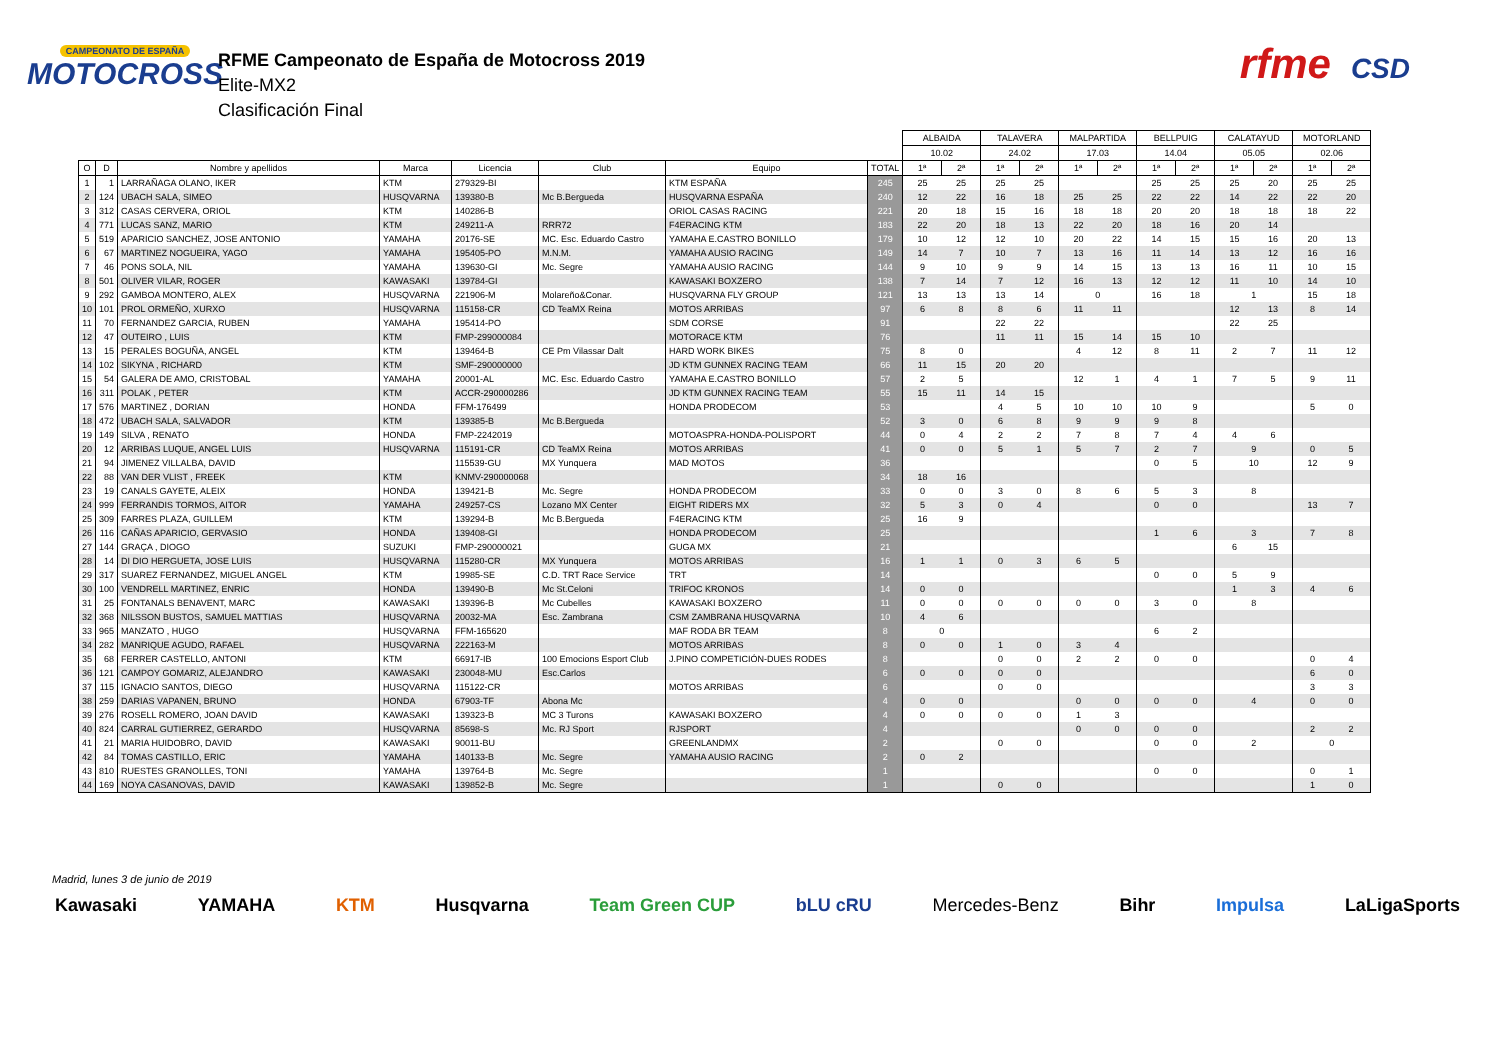CAMPEONATO DE ESPAÑA
MOTOCROSS
RFME Campeonato de España de Motocross 2019
Elite-MX2
Clasificación Final
rfme CSD
| | | | | | | | | ALBAIDA | | TALAVERA | | MALPARTIDA | | BELLPUIG | | CALATAYUD | | MOTORLAND | |
| --- | --- | --- | --- | --- | --- | --- | --- | --- | --- | --- | --- | --- | --- | --- | --- | --- | --- | --- | --- |
| | | | | | | | | 10.02 | | 24.02 | | 17.03 | | 14.04 | | 05.05 | | 02.06 | |
| O | D | Nombre y apellidos | Marca | Licencia | Club | Equipo | TOTAL | 1ª | 2ª | 1ª | 2ª | 1ª | 2ª | 1ª | 2ª | 1ª | 2ª | 1ª | 2ª |
| 1 | 1 | LARRAÑAGA OLANO, IKER | KTM | 279329-BI | | KTM ESPAÑA | 245 | 25 | 25 | 25 | 25 | | | 25 | 25 | 25 | 20 | 25 | 25 |
| 2 | 124 | UBACH SALA, SIMEO | HUSQVARNA | 139380-B | Mc B.Bergueda | HUSQVARNA ESPAÑA | 240 | 12 | 22 | 16 | 18 | 25 | 25 | 22 | 22 | 14 | 22 | 22 | 20 |
| 3 | 312 | CASAS CERVERA, ORIOL | KTM | 140286-B | | ORIOL CASAS RACING | 221 | 20 | 18 | 15 | 16 | 18 | 18 | 20 | 20 | 18 | 18 | 18 | 22 |
| 4 | 771 | LUCAS SANZ, MARIO | KTM | 249211-A | RRR72 | F4ERACING KTM | 183 | 22 | 20 | 18 | 13 | 22 | 20 | 18 | 16 | 20 | 14 | | |
| 5 | 519 | APARICIO SANCHEZ, JOSE ANTONIO | YAMAHA | 20176-SE | MC. Esc. Eduardo Castro | YAMAHA E.CASTRO BONILLO | 179 | 10 | 12 | 12 | 10 | 20 | 22 | 14 | 15 | 15 | 16 | 20 | 13 |
| 6 | 67 | MARTINEZ NOGUEIRA, YAGO | YAMAHA | 195405-PO | M.N.M. | YAMAHA AUSIO RACING | 149 | 14 | 7 | 10 | 7 | 13 | 16 | 11 | 14 | 13 | 12 | 16 | 16 |
| 7 | 46 | PONS SOLA, NIL | YAMAHA | 139630-GI | Mc. Segre | YAMAHA AUSIO RACING | 144 | 9 | 10 | 9 | 9 | 14 | 15 | 13 | 13 | 16 | 11 | 10 | 15 |
| 8 | 501 | OLIVER VILAR, ROGER | KAWASAKI | 139784-GI | | KAWASAKI BOXZERO | 138 | 7 | 14 | 7 | 12 | 16 | 13 | 12 | 12 | 11 | 10 | 14 | 10 |
| 9 | 292 | GAMBOA MONTERO, ALEX | HUSQVARNA | 221906-M | Molareño&Conar. | HUSQVARNA FLY GROUP | 121 | 13 | 13 | 13 | 14 | 0 | | 16 | 18 | 1 | | 15 | 18 |
| 10 | 101 | PROL ORMEÑO, XURXO | HUSQVARNA | 115158-CR | CD TeaMX Reina | MOTOS ARRIBAS | 97 | 6 | 8 | 8 | 6 | 11 | 11 | | | 12 | 13 | 8 | 14 |
| 11 | 70 | FERNANDEZ GARCIA, RUBEN | YAMAHA | 195414-PO | | SDM CORSE | 91 | | | 22 | 22 | | | | | 22 | 25 | | |
| 12 | 47 | OUTEIRO , LUIS | KTM | FMP-299000084 | | MOTORACE KTM | 76 | | | 11 | 11 | 15 | 14 | 15 | 10 | | | | |
| 13 | 15 | PERALES BOGUÑA, ANGEL | KTM | 139464-B | CE Pm Vilassar Dalt | HARD WORK BIKES | 75 | 8 | 0 | | | 4 | 12 | 8 | 11 | 2 | 7 | 11 | 12 |
| 14 | 102 | SIKYNA , RICHARD | KTM | SMF-290000000 | | JD KTM GUNNEX RACING TEAM | 66 | 11 | 15 | 20 | 20 | | | | | | | | |
| 15 | 54 | GALERA DE AMO, CRISTOBAL | YAMAHA | 20001-AL | MC. Esc. Eduardo Castro | YAMAHA E.CASTRO BONILLO | 57 | 2 | 5 | | | 12 | 1 | 4 | 1 | 7 | 5 | 9 | 11 |
| 16 | 311 | POLAK , PETER | KTM | ACCR-290000286 | | JD KTM GUNNEX RACING TEAM | 55 | 15 | 11 | 14 | 15 | | | | | | | | |
| 17 | 576 | MARTINEZ , DORIAN | HONDA | FFM-176499 | | HONDA PRODECOM | 53 | | | 4 | 5 | 10 | 10 | 10 | 9 | | | 5 | 0 |
| 18 | 472 | UBACH SALA, SALVADOR | KTM | 139385-B | Mc B.Bergueda | | 52 | 3 | 0 | 6 | 8 | 9 | 9 | 9 | 8 | | | | |
| 19 | 149 | SILVA , RENATO | HONDA | FMP-2242019 | | MOTOASPRA-HONDA-POLISPORT | 44 | 0 | 4 | 2 | 2 | 7 | 8 | 7 | 4 | 4 | 6 | | |
| 20 | 12 | ARRIBAS LUQUE, ANGEL LUIS | HUSQVARNA | 115191-CR | CD TeaMX Reina | MOTOS ARRIBAS | 41 | 0 | 0 | 5 | 1 | 5 | 7 | 2 | 7 | 9 | | 0 | 5 |
| 21 | 94 | JIMENEZ VILLALBA, DAVID | | 115539-GU | MX Yunquera | MAD MOTOS | 36 | | | | | | | 0 | 5 | 10 | | 12 | 9 |
| 22 | 88 | VAN DER VLIST , FREEK | KTM | KNMV-290000068 | | | 34 | 18 | 16 | | | | | | | | | | |
| 23 | 19 | CANALS GAYETE, ALEIX | HONDA | 139421-B | Mc. Segre | HONDA PRODECOM | 33 | 0 | 0 | 3 | 0 | 8 | 6 | 5 | 3 | 8 | | | |
| 24 | 999 | FERRANDIS TORMOS, AITOR | YAMAHA | 249257-CS | Lozano MX Center | EIGHT RIDERS MX | 32 | 5 | 3 | 0 | 4 | | | 0 | 0 | | | 13 | 7 |
| 25 | 309 | FARRES PLAZA, GUILLEM | KTM | 139294-B | Mc B.Bergueda | F4ERACING KTM | 25 | 16 | 9 | | | | | | | | | | |
| 26 | 116 | CAÑAS APARICIO, GERVASIO | HONDA | 139408-GI | | HONDA PRODECOM | 25 | | | | | | | 1 | 6 | 3 | | 7 | 8 |
| 27 | 144 | GRAÇA , DIOGO | SUZUKI | FMP-290000021 | | GUGA MX | 21 | | | | | | | | | 6 | 15 | | |
| 28 | 14 | DI DIO HERGUETA, JOSE LUIS | HUSQVARNA | 115280-CR | MX Yunquera | MOTOS ARRIBAS | 16 | 1 | 1 | 0 | 3 | 6 | 5 | | | | | | |
| 29 | 317 | SUAREZ FERNANDEZ, MIGUEL ANGEL | KTM | 19985-SE | C.D. TRT Race Service | TRT | 14 | | | | | | | 0 | 0 | 5 | 9 | | |
| 30 | 100 | VENDRELL MARTINEZ, ENRIC | HONDA | 139490-B | Mc St.Celoni | TRIFOC KRONOS | 14 | 0 | 0 | | | | | | | 1 | 3 | 4 | 6 |
| 31 | 25 | FONTANALS BENAVENT, MARC | KAWASAKI | 139396-B | Mc Cubelles | KAWASAKI BOXZERO | 11 | 0 | 0 | 0 | 0 | 0 | 0 | 3 | 0 | 8 | | | |
| 32 | 368 | NILSSON BUSTOS, SAMUEL MATTIAS | HUSQVARNA | 20032-MA | Esc. Zambrana | CSM ZAMBRANA HUSQVARNA | 10 | 4 | 6 | | | | | | | | | | |
| 33 | 965 | MANZATO , HUGO | HUSQVARNA | FFM-165620 | | MAF RODA BR TEAM | 8 | 0 | | | | | | 6 | 2 | | | | |
| 34 | 282 | MANRIQUE AGUDO, RAFAEL | HUSQVARNA | 222163-M | | MOTOS ARRIBAS | 8 | 0 | 0 | 1 | 0 | 3 | 4 | | | | | | |
| 35 | 68 | FERRER CASTELLO, ANTONI | KTM | 66917-IB | 100 Emocions Esport Club | J.PINO COMPETICIÓN-DUES RODES | 8 | | | 0 | 0 | 2 | 2 | 0 | 0 | | | 0 | 4 |
| 36 | 121 | CAMPOY GOMARIZ, ALEJANDRO | KAWASAKI | 230048-MU | Esc.Carlos | | 6 | 0 | 0 | 0 | 0 | | | | | | | 6 | 0 |
| 37 | 115 | IGNACIO SANTOS, DIEGO | HUSQVARNA | 115122-CR | | MOTOS ARRIBAS | 6 | | | 0 | 0 | | | | | | | 3 | 3 |
| 38 | 259 | DARIAS VAPANEN, BRUNO | HONDA | 67903-TF | Abona Mc | | 4 | 0 | 0 | | | 0 | 0 | 0 | 0 | 4 | | 0 | 0 |
| 39 | 276 | ROSELL ROMERO, JOAN DAVID | KAWASAKI | 139323-B | MC 3 Turons | KAWASAKI BOXZERO | 4 | 0 | 0 | 0 | 0 | 1 | 3 | | | | | | |
| 40 | 824 | CARRAL GUTIERREZ, GERARDO | HUSQVARNA | 85698-S | Mc. RJ Sport | RJSPORT | 4 | | | | | 0 | 0 | 0 | 0 | | | 2 | 2 |
| 41 | 21 | MARIA HUIDOBRO, DAVID | KAWASAKI | 90011-BU | | GREENLANDMX | 2 | | | 0 | 0 | | | 0 | 0 | 2 | | 0 | |
| 42 | 84 | TOMAS CASTILLO, ERIC | YAMAHA | 140133-B | Mc. Segre | YAMAHA AUSIO RACING | 2 | 0 | 2 | | | | | | | | | | |
| 43 | 810 | RUESTES GRANOLLES, TONI | YAMAHA | 139764-B | Mc. Segre | | 1 | | | | | | | 0 | 0 | | | 0 | 1 |
| 44 | 169 | NOYA CASANOVAS, DAVID | KAWASAKI | 139852-B | Mc. Segre | | 1 | | | 0 | 0 | | | | | | | 1 | 0 |
Madrid, lunes 3 de junio de 2019
Kawasaki YAMAHA KTM Husqvarna Team Green CUP bLU cRU Mercedes-Benz Bihr Impulsa LaLigaSports